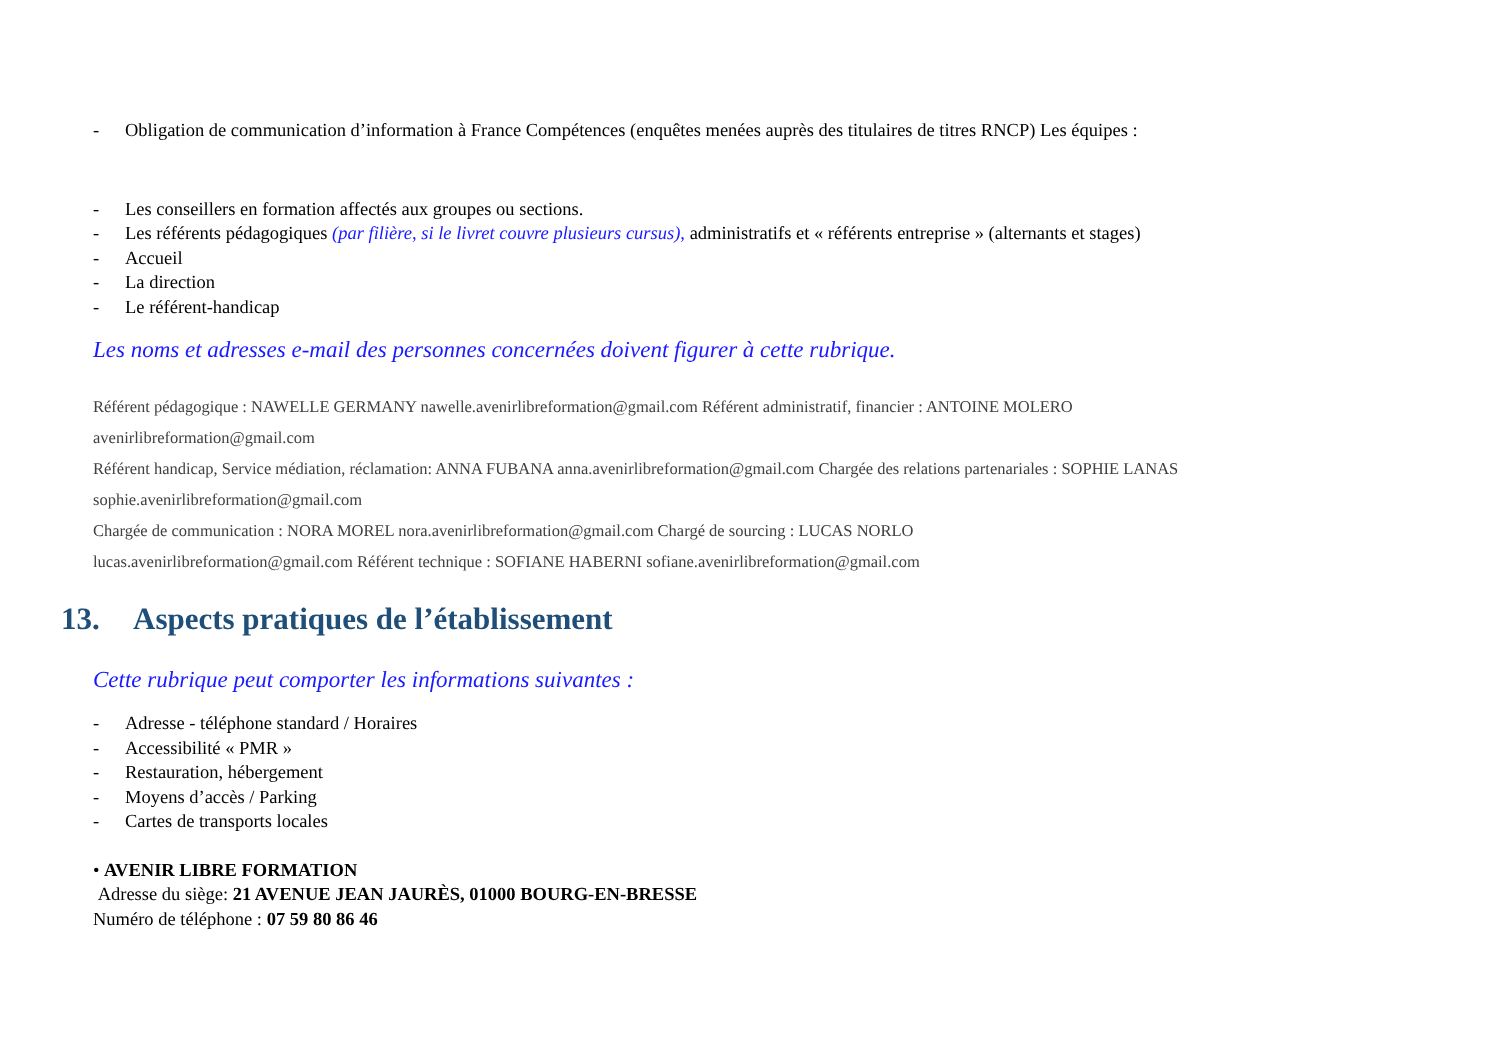- Obligation de communication d’information à France Compétences (enquêtes menées auprès des titulaires de titres RNCP) Les équipes :
- Les conseillers en formation affectés aux groupes ou sections.
- Les référents pédagogiques (par filière, si le livret couvre plusieurs cursus), administratifs et « référents entreprise » (alternants et stages)
- Accueil
- La direction
- Le référent-handicap
Les noms et adresses e-mail des personnes concernées doivent figurer à cette rubrique.
Référent pédagogique : NAWELLE GERMANY nawelle.avenirlibreformation@gmail.com Référent administratif, financier : ANTOINE MOLERO
avenirlibreformation@gmail.com
Référent handicap, Service médiation, réclamation: ANNA FUBANA anna.avenirlibreformation@gmail.com Chargée des relations partenariales : SOPHIE LANAS
sophie.avenirlibreformation@gmail.com
Chargée de communication : NORA MOREL nora.avenirlibreformation@gmail.com Chargé de sourcing : LUCAS NORLO
lucas.avenirlibreformation@gmail.com Référent technique : SOFIANE HABERNI sofiane.avenirlibreformation@gmail.com
13. Aspects pratiques de l’établissement
Cette rubrique peut comporter les informations suivantes :
- Adresse - téléphone standard / Horaires
- Accessibilité « PMR »
- Restauration, hébergement
- Moyens d’accès / Parking
- Cartes de transports locales
• AVENIR LIBRE FORMATION
Adresse du siège: 21 AVENUE JEAN JAURÈS, 01000 BOURG-EN-BRESSE
Numéro de téléphone : 07 59 80 86 46